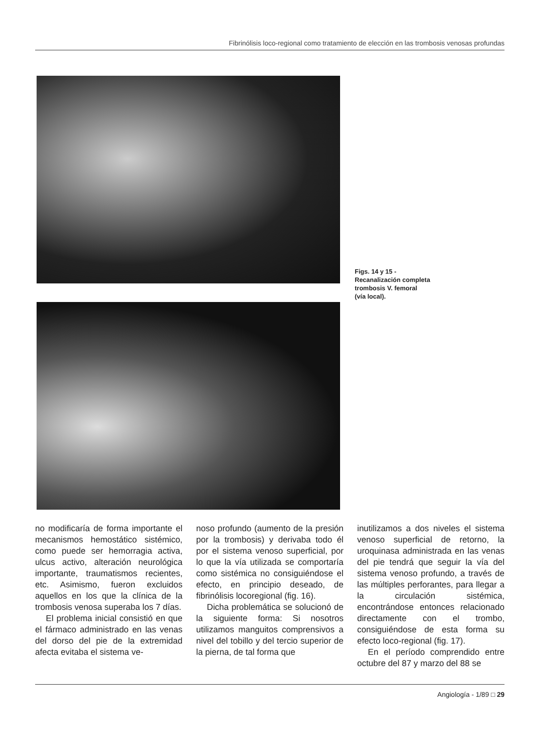Fibrinólisis loco-regional como tratamiento de elección en las trombosis venosas profundas
Figs. 14 y 15 -
Recanalización completa
trombosis V. femoral
(vía local).
no modificaría de forma importante el mecanismos hemostático sistémico, como puede ser hemorragia activa, ulcus activo, alteración neurológica importante, traumatismos recientes, etc. Asimismo, fueron excluidos aquellos en los que la clínica de la trombosis venosa superaba los 7 días.
El problema inicial consistió en que el fármaco administrado en las venas del dorso del pie de la extremidad afecta evitaba el sistema ve-
noso profundo (aumento de la presión por la trombosis) y derivaba todo él por el sistema venoso superficial, por lo que la vía utilizada se comportaría como sistémica no consiguiéndose el efecto, en principio deseado, de fibrinólisis locoregional (fig. 16).
Dicha problemática se solucionó de la siguiente forma: Si nosotros utilizamos manguitos comprensivos a nivel del tobillo y del tercio superior de la pierna, de tal forma que
inutilizamos a dos niveles el sistema venoso superficial de retorno, la uroquinasa administrada en las venas del pie tendrá que seguir la vía del sistema venoso profundo, a través de las múltiples perforantes, para llegar a la circulación sistémica, encontrándose entonces relacionado directamente con el trombo, consiguiéndose de esta forma su efecto loco-regional (fig. 17).
En el período comprendido entre octubre del 87 y marzo del 88 se
Angiología - 1/89 □ 29